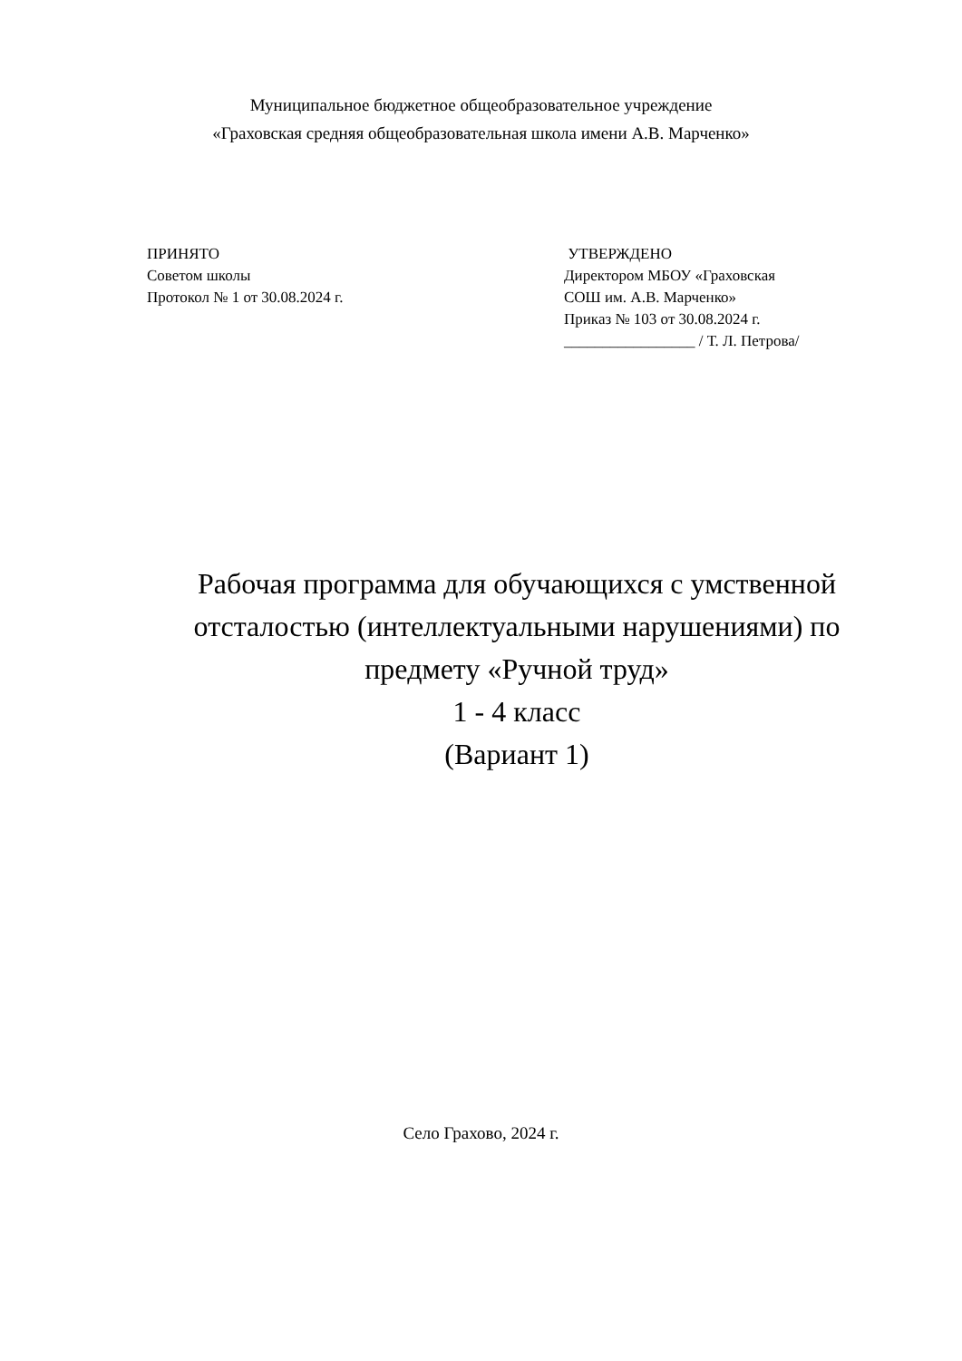Муниципальное бюджетное общеобразовательное учреждение
«Граховская средняя общеобразовательная школа имени А.В. Марченко»
ПРИНЯТО
Советом школы
Протокол № 1 от 30.08.2024 г.
УТВЕРЖДЕНО
Директором МБОУ «Граховская
СОШ им. А.В. Марченко»
Приказ № 103 от 30.08.2024 г.
_________________ / Т. Л. Петрова/
Рабочая программа для обучающихся с умственной отсталостью (интеллектуальными нарушениями) по предмету «Ручной труд»
1 - 4 класс
(Вариант 1)
Село Грахово, 2024 г.